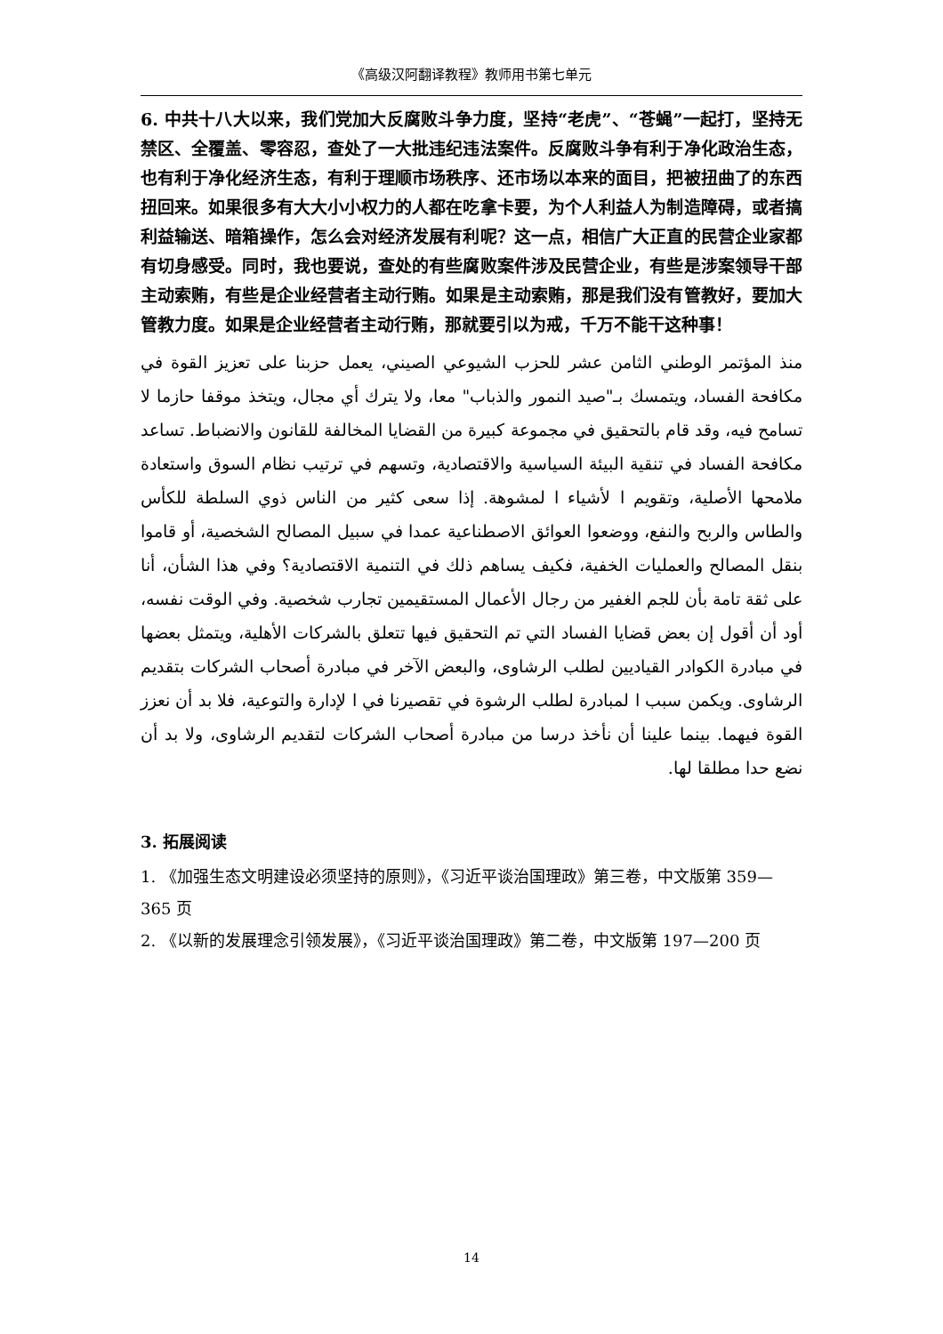《高级汉阿翻译教程》教师用书第七单元
6. 中共十八大以来，我们党加大反腐败斗争力度，坚持“老虎”、“苍蝇”一起打，坚持无禁区、全覆盖、零容忍，查处了一大批违纪违法案件。反腐败斗争有利于净化政治生态，也有利于净化经济生态，有利于理顺市场秩序、还市场以本来的面目，把被扭曲了的东西扭回来。如果很多有大大小小权力的人都在吃拿卡要，为个人利益人为制造障碍，或者搞利益输送、暗箱操作，怎么会对经济发展有利呢？这一点，相信广大正直的民营企业家都有切身感受。同时，我也要说，查处的有些腐败案件涉及民营企业，有些是涉案领导干部主动索贿，有些是企业经营者主动行贿。如果是主动索贿，那是我们没有管教好，要加大管教力度。如果是企业经营者主动行贿，那就要引以为戒，千万不能干这种事！
منذ المؤتمر الوطني الثامن عشر للحزب الشيوعي الصيني، يعمل حزبنا على تعزيز القوة في مكافحة الفساد، ويتمسك بـ"صيد النمور والذباب" معا، ولا يترك أي مجال، ويتخذ موقفا حازما لا تسامح فيه، وقد قام بالتحقيق في مجموعة كبيرة من القضايا المخالفة للقانون والانضباط. تساعد مكافحة الفساد في تنقية البيئة السياسية والاقتصادية، وتسهم في ترتيب نظام السوق واستعادة ملامحها الأصلية، وتقويم ا لأشياء ا لمشوهة. إذا سعى كثير من الناس ذوي السلطة للكأس والطاس والربح والنفع، ووضعوا العوائق الاصطناعية عمدا في سبيل المصالح الشخصية، أو قاموا بنقل المصالح والعمليات الخفية، فكيف يساهم ذلك في التنمية الاقتصادية؟ وفي هذا الشأن، أنا على ثقة تامة بأن للجم الغفير من رجال الأعمال المستقيمين تجارب شخصية. وفي الوقت نفسه، أود أن أقول إن بعض قضايا الفساد التي تم التحقيق فيها تتعلق بالشركات الأهلية، ويتمثل بعضها في مبادرة الكوادر القياديين لطلب الرشاوى، والبعض الآخر في مبادرة أصحاب الشركات بتقديم الرشاوى. ويكمن سبب ا لمبادرة لطلب الرشوة في تقصيرنا في ا لإدارة والتوعية، فلا بد أن نعزز القوة فيهما. بينما علينا أن نأخذ درسا من مبادرة أصحاب الشركات لتقديم الرشاوى، ولا بد أن نضع حدا مطلقا لها.
3. 拓展阅读
1. 《加强生态文明建设必须坚持的原则》，《习近平谈治国理政》第三卷，中文版第 359—365 页
2. 《以新的发展理念引领发展》，《习近平谈治国理政》第二卷，中文版第 197—200 页
14